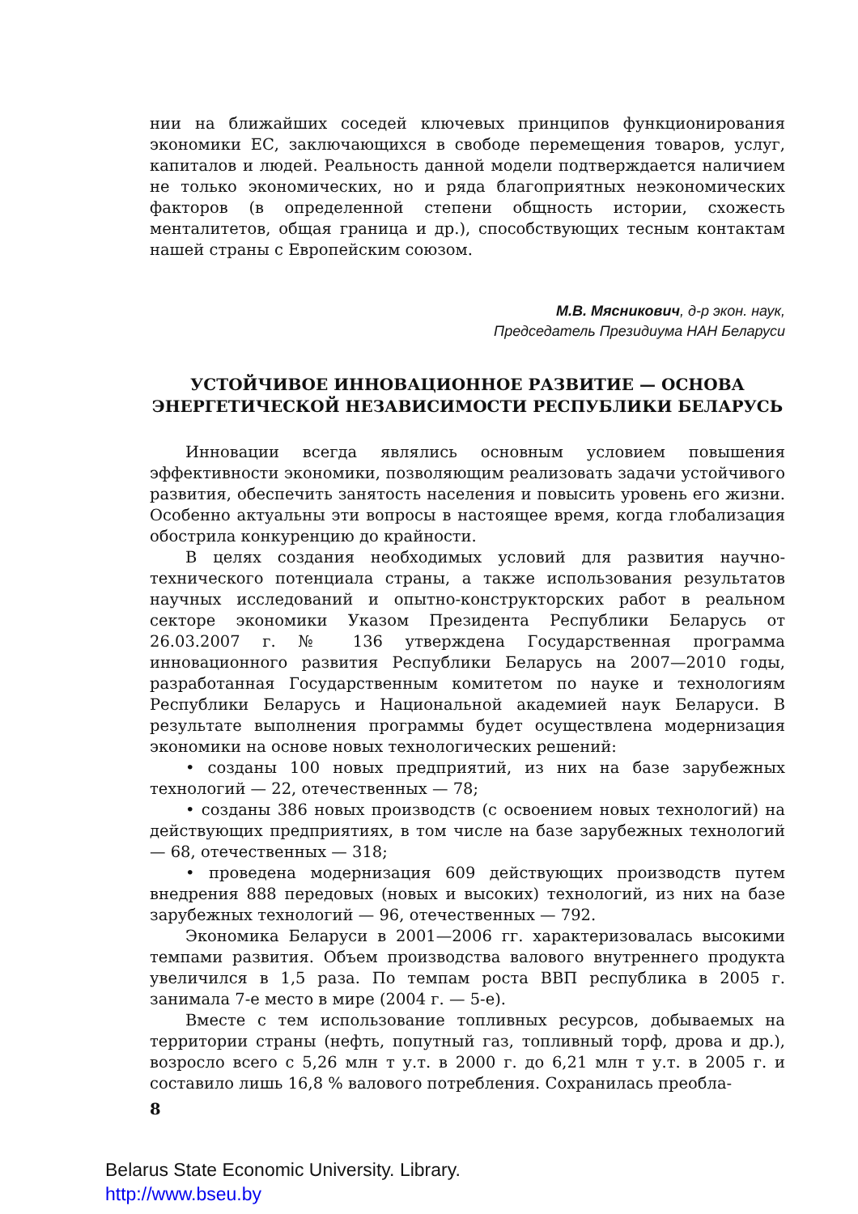нии на ближайших соседей ключевых принципов функционирования экономики ЕС, заключающихся в свободе перемещения товаров, услуг, капиталов и людей. Реальность данной модели подтверждается наличием не только экономических, но и ряда благоприятных неэкономических факторов (в определенной степени общность истории, схожесть менталитетов, общая граница и др.), способствующих тесным контактам нашей страны с Европейским союзом.
М.В. Мясникович, д-р экон. наук,
Председатель Президиума НАН Беларуси
УСТОЙЧИВОЕ ИННОВАЦИОННОЕ РАЗВИТИЕ — ОСНОВА ЭНЕРГЕТИЧЕСКОЙ НЕЗАВИСИМОСТИ РЕСПУБЛИКИ БЕЛАРУСЬ
Инновации всегда являлись основным условием повышения эффективности экономики, позволяющим реализовать задачи устойчивого развития, обеспечить занятость населения и повысить уровень его жизни. Особенно актуальны эти вопросы в настоящее время, когда глобализация обострила конкуренцию до крайности.
В целях создания необходимых условий для развития научно-технического потенциала страны, а также использования результатов научных исследований и опытно-конструкторских работ в реальном секторе экономики Указом Президента Республики Беларусь от 26.03.2007 г. № 136 утверждена Государственная программа инновационного развития Республики Беларусь на 2007—2010 годы, разработанная Государственным комитетом по науке и технологиям Республики Беларусь и Национальной академией наук Беларуси. В результате выполнения программы будет осуществлена модернизация экономики на основе новых технологических решений:
• созданы 100 новых предприятий, из них на базе зарубежных технологий — 22, отечественных — 78;
• созданы 386 новых производств (с освоением новых технологий) на действующих предприятиях, в том числе на базе зарубежных технологий — 68, отечественных — 318;
• проведена модернизация 609 действующих производств путем внедрения 888 передовых (новых и высоких) технологий, из них на базе зарубежных технологий — 96, отечественных — 792.
Экономика Беларуси в 2001—2006 гг. характеризовалась высокими темпами развития. Объем производства валового внутреннего продукта увеличился в 1,5 раза. По темпам роста ВВП республика в 2005 г. занимала 7-е место в мире (2004 г. — 5-е).
Вместе с тем использование топливных ресурсов, добываемых на территории страны (нефть, попутный газ, топливный торф, дрова и др.), возросло всего с 5,26 млн т у.т. в 2000 г. до 6,21 млн т у.т. в 2005 г. и составило лишь 16,8 % валового потребления. Сохранилась преобла-
8
Belarus State Economic University. Library.
http://www.bseu.by